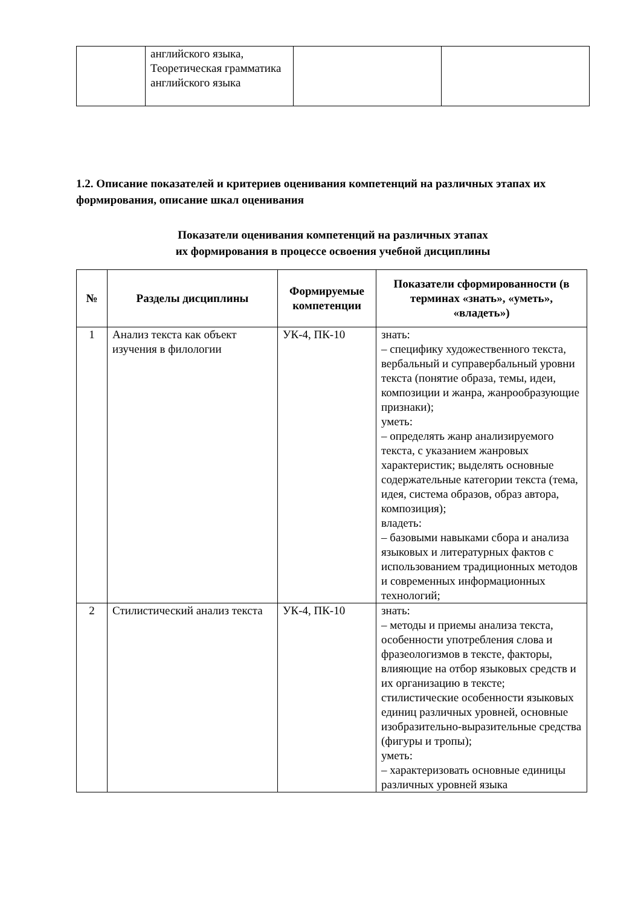| | английского языка, Теоретическая грамматика английского языка | | |
1.2. Описание показателей и критериев оценивания компетенций на различных этапах их формирования, описание шкал оценивания
Показатели оценивания компетенций на различных этапах
их формирования в процессе освоения учебной дисциплины
| № | Разделы дисциплины | Формируемые компетенции | Показатели сформированности (в терминах «знать», «уметь», «владеть») |
| --- | --- | --- | --- |
| 1 | Анализ текста как объект изучения в филологии | УК-4, ПК-10 | знать: – специфику художественного текста, вербальный и суправербальный уровни текста (понятие образа, темы, идеи, композиции и жанра, жанрообразующие признаки); уметь: – определять жанр анализируемого текста, с указанием жанровых характеристик; выделять основные содержательные категории текста (тема, идея, система образов, образ автора, композиция); владеть: – базовыми навыками сбора и анализа языковых и литературных фактов с использованием традиционных методов и современных информационных технологий; |
| 2 | Стилистический анализ текста | УК-4, ПК-10 | знать: – методы и приемы анализа текста, особенности употребления слова и фразеологизмов в тексте, факторы, влияющие на отбор языковых средств и их организацию в тексте; стилистические особенности языковых единиц различных уровней, основные изобразительно-выразительные средства (фигуры и тропы); уметь: – характеризовать основные единицы различных уровней языка |